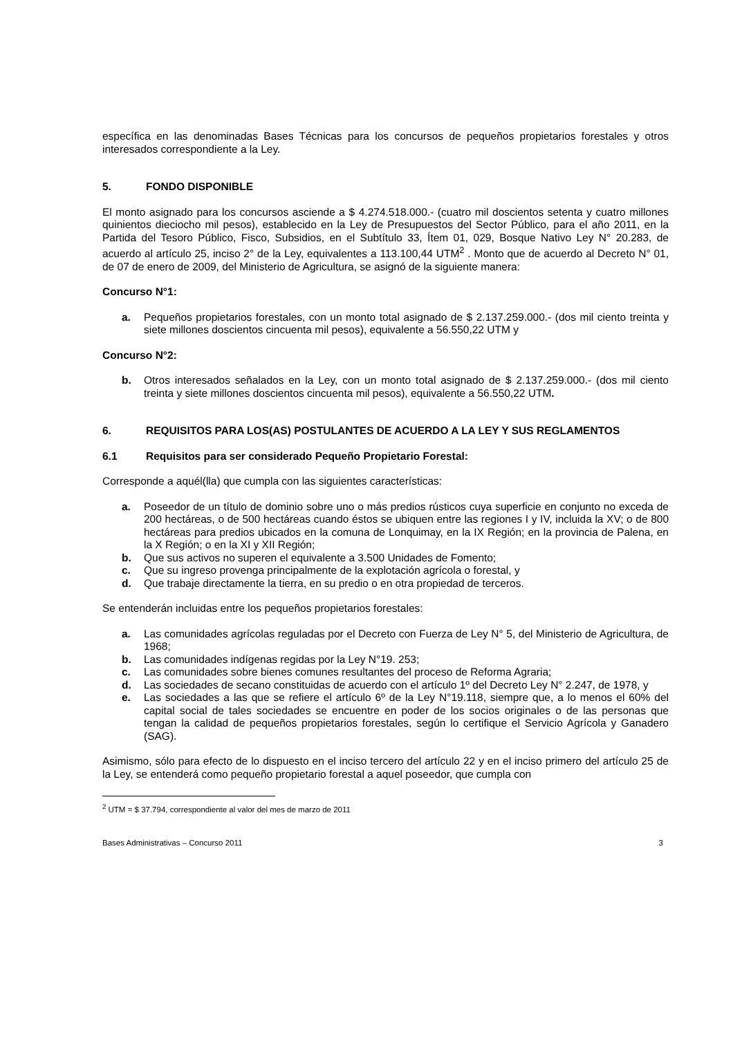específica en las denominadas Bases Técnicas para los concursos de pequeños propietarios forestales y otros interesados correspondiente a la Ley.
5. FONDO DISPONIBLE
El monto asignado para los concursos asciende a $ 4.274.518.000.- (cuatro mil doscientos setenta y cuatro millones quinientos dieciocho mil pesos), establecido en la Ley de Presupuestos del Sector Público, para el año 2011, en la Partida del Tesoro Público, Fisco, Subsidios, en el Subtítulo 33, Ítem 01, 029, Bosque Nativo Ley N° 20.283, de acuerdo al artículo 25, inciso 2° de la Ley, equivalentes a 113.100,44 UTM<sup>2</sup> . Monto que de acuerdo al Decreto N° 01, de 07 de enero de 2009, del Ministerio de Agricultura, se asignó de la siguiente manera:
Concurso N°1:
a. Pequeños propietarios forestales, con un monto total asignado de $ 2.137.259.000.- (dos mil ciento treinta y siete millones doscientos cincuenta mil pesos), equivalente a 56.550,22 UTM y
Concurso N°2:
b. Otros interesados señalados en la Ley, con un monto total asignado de $ 2.137.259.000.- (dos mil ciento treinta y siete millones doscientos cincuenta mil pesos), equivalente a 56.550,22 UTM.
6. REQUISITOS PARA LOS(AS) POSTULANTES DE ACUERDO A LA LEY Y SUS REGLAMENTOS
6.1 Requisitos para ser considerado Pequeño Propietario Forestal:
Corresponde a aquél(lla) que cumpla con las siguientes características:
a. Poseedor de un título de dominio sobre uno o más predios rústicos cuya superficie en conjunto no exceda de 200 hectáreas, o de 500 hectáreas cuando éstos se ubiquen entre las regiones I y IV, incluida la XV; o de 800 hectáreas para predios ubicados en la comuna de Lonquimay, en la IX Región; en la provincia de Palena, en la X Región; o en la XI y XII Región;
b. Que sus activos no superen el equivalente a 3.500 Unidades de Fomento;
c. Que su ingreso provenga principalmente de la explotación agrícola o forestal, y
d. Que trabaje directamente la tierra, en su predio o en otra propiedad de terceros.
Se entenderán incluidas entre los pequeños propietarios forestales:
a. Las comunidades agrícolas reguladas por el Decreto con Fuerza de Ley N° 5, del Ministerio de Agricultura, de 1968;
b. Las comunidades indígenas regidas por la Ley N°19. 253;
c. Las comunidades sobre bienes comunes resultantes del proceso de Reforma Agraria;
d. Las sociedades de secano constituidas de acuerdo con el artículo 1º del Decreto Ley N° 2.247, de 1978, y
e. Las sociedades a las que se refiere el artículo 6º de la Ley N°19.118, siempre que, a lo menos el 60% del capital social de tales sociedades se encuentre en poder de los socios originales o de las personas que tengan la calidad de pequeños propietarios forestales, según lo certifique el Servicio Agrícola y Ganadero (SAG).
Asimismo, sólo para efecto de lo dispuesto en el inciso tercero del artículo 22 y en el inciso primero del artículo 25 de la Ley, se entenderá como pequeño propietario forestal a aquel poseedor, que cumpla con
<sup>2</sup> UTM = $ 37.794, correspondiente al valor del mes de marzo de 2011
Bases Administrativas – Concurso 2011 3